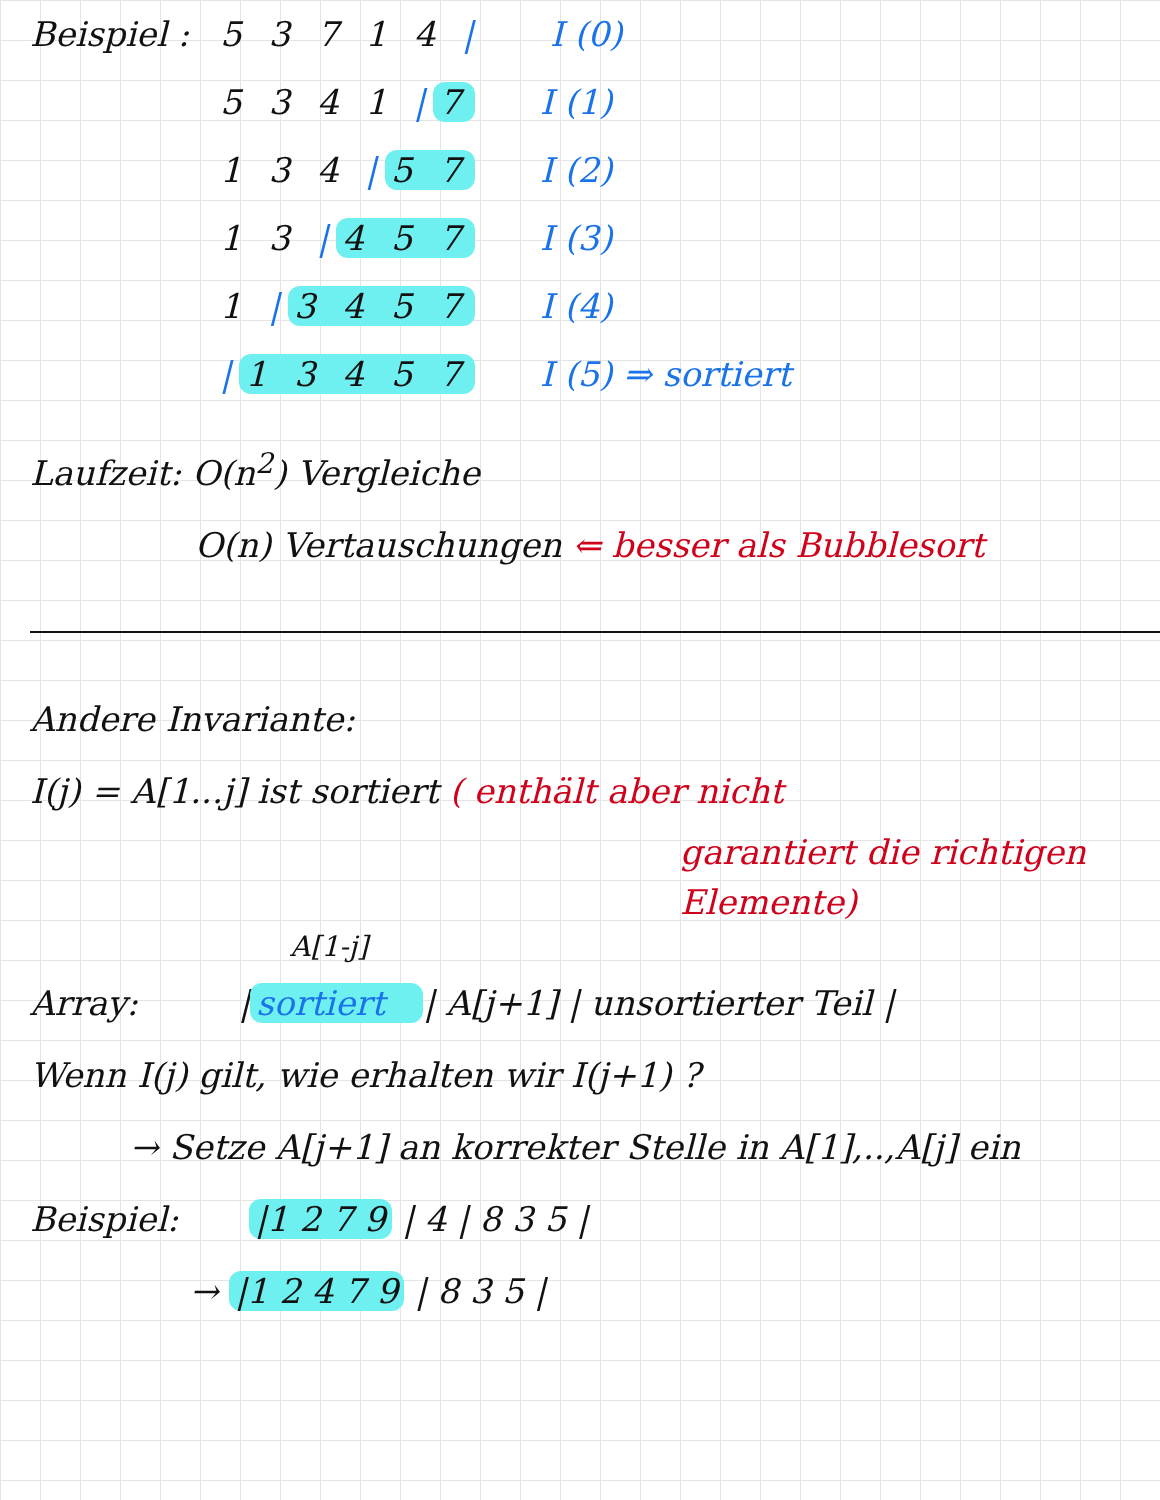Beispiel : 5 3 7 1 4 | I (0)
5 3 4 1 | 7 I (1)
1 3 4 | 5 7 I (2)
1 3 | 4 5 7 I (3)
1 | 3 4 5 7 I (4)
| 1 3 4 5 7 I (5) ⇒ sortiert
Laufzeit: O(n<sup>2</sup>) Vergleiche
O(n) Vertauschungen ⇐ besser als Bubblesort
Andere Invariante:
I(j) = A[1...j] ist sortiert ( enthält aber nicht
garantiert die richtigen
Elemente)
A[1-j]
Array: | sortiert | A[j+1] | unsortierter Teil |
Wenn I(j) gilt, wie erhalten wir I(j+1) ?
→ Setze A[j+1] an korrekter Stelle in A[1],..,A[j] ein
Beispiel: |1 2 7 9 | 4 | 8 3 5 |
→ |1 2 4 7 9 | 8 3 5 |